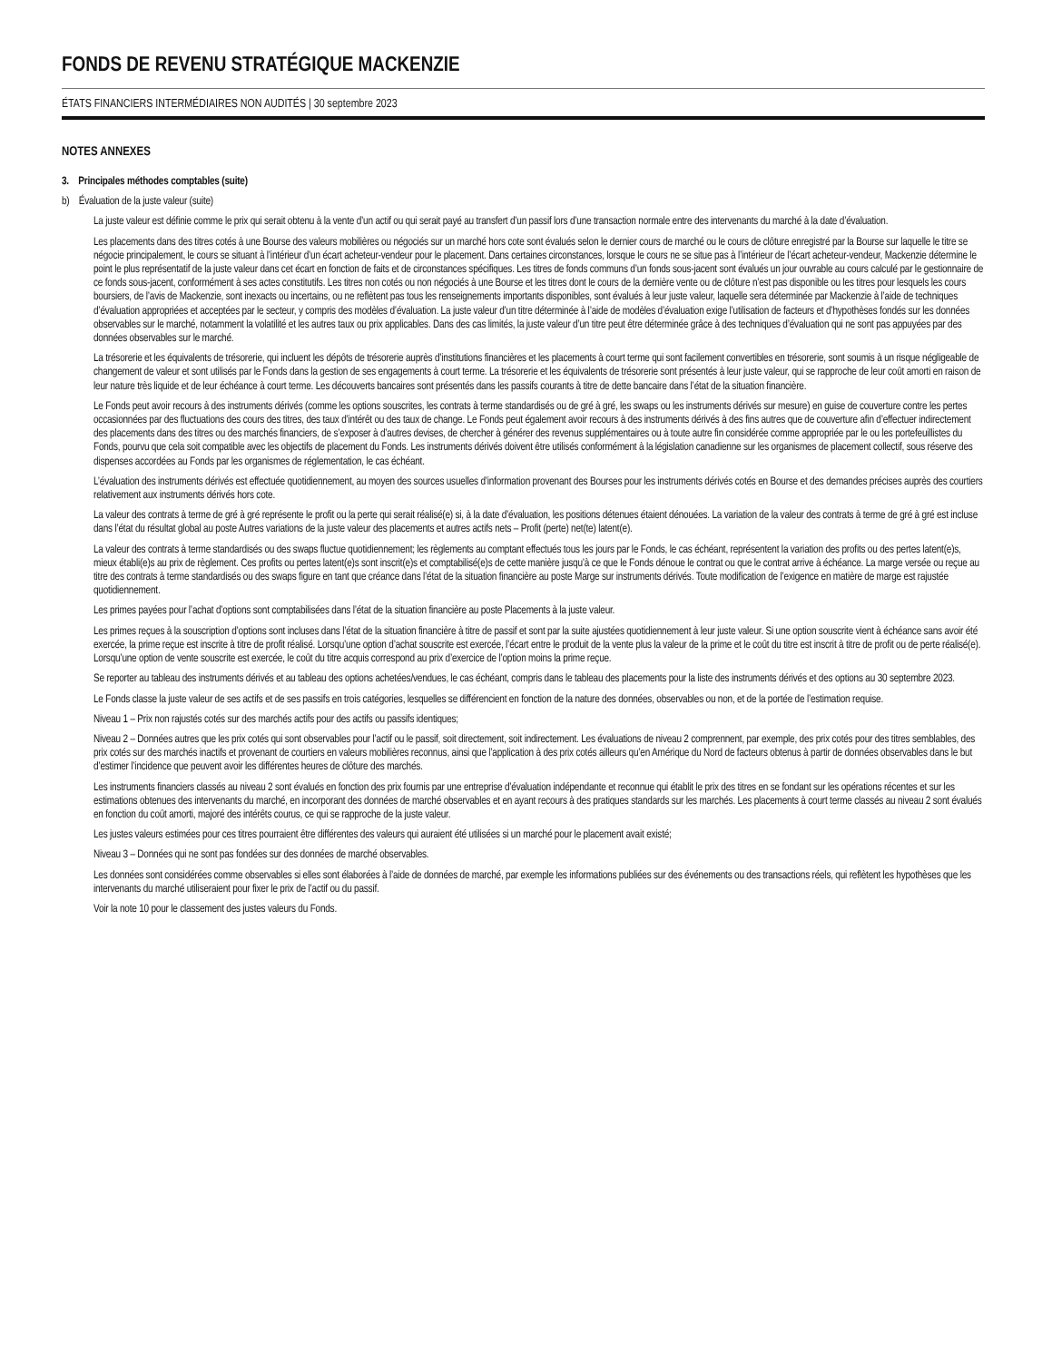FONDS DE REVENU STRATÉGIQUE MACKENZIE
ÉTATS FINANCIERS INTERMÉDIAIRES NON AUDITÉS | 30 septembre 2023
NOTES ANNEXES
3. Principales méthodes comptables (suite)
b) Évaluation de la juste valeur (suite)
La juste valeur est définie comme le prix qui serait obtenu à la vente d’un actif ou qui serait payé au transfert d’un passif lors d’une transaction normale entre des intervenants du marché à la date d’évaluation.
Les placements dans des titres cotés à une Bourse des valeurs mobilières ou négociés sur un marché hors cote sont évalués selon le dernier cours de marché ou le cours de clôture enregistré par la Bourse sur laquelle le titre se négocie principalement, le cours se situant à l’intérieur d’un écart acheteur-vendeur pour le placement. Dans certaines circonstances, lorsque le cours ne se situe pas à l’intérieur de l’écart acheteur-vendeur, Mackenzie détermine le point le plus représentatif de la juste valeur dans cet écart en fonction de faits et de circonstances spécifiques. Les titres de fonds communs d’un fonds sous-jacent sont évalués un jour ouvrable au cours calculé par le gestionnaire de ce fonds sous-jacent, conformément à ses actes constitutifs. Les titres non cotés ou non négociés à une Bourse et les titres dont le cours de la dernière vente ou de clôture n’est pas disponible ou les titres pour lesquels les cours boursiers, de l’avis de Mackenzie, sont inexacts ou incertains, ou ne reflètent pas tous les renseignements importants disponibles, sont évalués à leur juste valeur, laquelle sera déterminée par Mackenzie à l’aide de techniques d’évaluation appropriées et acceptées par le secteur, y compris des modèles d’évaluation. La juste valeur d’un titre déterminée à l’aide de modèles d’évaluation exige l’utilisation de facteurs et d’hypothèses fondés sur les données observables sur le marché, notamment la volatilité et les autres taux ou prix applicables. Dans des cas limités, la juste valeur d’un titre peut être déterminée grâce à des techniques d’évaluation qui ne sont pas appuyées par des données observables sur le marché.
La trésorerie et les équivalents de trésorerie, qui incluent les dépôts de trésorerie auprès d’institutions financières et les placements à court terme qui sont facilement convertibles en trésorerie, sont soumis à un risque négligeable de changement de valeur et sont utilisés par le Fonds dans la gestion de ses engagements à court terme. La trésorerie et les équivalents de trésorerie sont présentés à leur juste valeur, qui se rapproche de leur coût amorti en raison de leur nature très liquide et de leur échéance à court terme. Les découverts bancaires sont présentés dans les passifs courants à titre de dette bancaire dans l’état de la situation financière.
Le Fonds peut avoir recours à des instruments dérivés (comme les options souscrites, les contrats à terme standardisés ou de gré à gré, les swaps ou les instruments dérivés sur mesure) en guise de couverture contre les pertes occasionnées par des fluctuations des cours des titres, des taux d’intérêt ou des taux de change. Le Fonds peut également avoir recours à des instruments dérivés à des fins autres que de couverture afin d’effectuer indirectement des placements dans des titres ou des marchés financiers, de s’exposer à d’autres devises, de chercher à générer des revenus supplémentaires ou à toute autre fin considérée comme appropriée par le ou les portefeuillistes du Fonds, pourvu que cela soit compatible avec les objectifs de placement du Fonds. Les instruments dérivés doivent être utilisés conformément à la législation canadienne sur les organismes de placement collectif, sous réserve des dispenses accordées au Fonds par les organismes de réglementation, le cas échéant.
L’évaluation des instruments dérivés est effectuée quotidiennement, au moyen des sources usuelles d’information provenant des Bourses pour les instruments dérivés cotés en Bourse et des demandes précises auprès des courtiers relativement aux instruments dérivés hors cote.
La valeur des contrats à terme de gré à gré représente le profit ou la perte qui serait réalisé(e) si, à la date d’évaluation, les positions détenues étaient dénouées. La variation de la valeur des contrats à terme de gré à gré est incluse dans l’état du résultat global au poste Autres variations de la juste valeur des placements et autres actifs nets – Profit (perte) net(te) latent(e).
La valeur des contrats à terme standardisés ou des swaps fluctue quotidiennement; les règlements au comptant effectués tous les jours par le Fonds, le cas échéant, représentent la variation des profits ou des pertes latent(e)s, mieux établi(e)s au prix de règlement. Ces profits ou pertes latent(e)s sont inscrit(e)s et comptabilisé(e)s de cette manière jusqu’à ce que le Fonds dénoue le contrat ou que le contrat arrive à échéance. La marge versée ou reçue au titre des contrats à terme standardisés ou des swaps figure en tant que créance dans l’état de la situation financière au poste Marge sur instruments dérivés. Toute modification de l’exigence en matière de marge est rajustée quotidiennement.
Les primes payées pour l’achat d’options sont comptabilisées dans l’état de la situation financière au poste Placements à la juste valeur.
Les primes reçues à la souscription d’options sont incluses dans l’état de la situation financière à titre de passif et sont par la suite ajustées quotidiennement à leur juste valeur. Si une option souscrite vient à échéance sans avoir été exercée, la prime reçue est inscrite à titre de profit réalisé. Lorsqu’une option d’achat souscrite est exercée, l’écart entre le produit de la vente plus la valeur de la prime et le coût du titre est inscrit à titre de profit ou de perte réalisé(e). Lorsqu’une option de vente souscrite est exercée, le coût du titre acquis correspond au prix d’exercice de l’option moins la prime reçue.
Se reporter au tableau des instruments dérivés et au tableau des options achetées/vendues, le cas échéant, compris dans le tableau des placements pour la liste des instruments dérivés et des options au 30 septembre 2023.
Le Fonds classe la juste valeur de ses actifs et de ses passifs en trois catégories, lesquelles se différencient en fonction de la nature des données, observables ou non, et de la portée de l’estimation requise.
Niveau 1 – Prix non rajustés cotés sur des marchés actifs pour des actifs ou passifs identiques;
Niveau 2 – Données autres que les prix cotés qui sont observables pour l’actif ou le passif, soit directement, soit indirectement. Les évaluations de niveau 2 comprennent, par exemple, des prix cotés pour des titres semblables, des prix cotés sur des marchés inactifs et provenant de courtiers en valeurs mobilières reconnus, ainsi que l’application à des prix cotés ailleurs qu’en Amérique du Nord de facteurs obtenus à partir de données observables dans le but d’estimer l’incidence que peuvent avoir les différentes heures de clôture des marchés.
Les instruments financiers classés au niveau 2 sont évalués en fonction des prix fournis par une entreprise d’évaluation indépendante et reconnue qui établit le prix des titres en se fondant sur les opérations récentes et sur les estimations obtenues des intervenants du marché, en incorporant des données de marché observables et en ayant recours à des pratiques standards sur les marchés. Les placements à court terme classés au niveau 2 sont évalués en fonction du coût amorti, majoré des intérêts courus, ce qui se rapproche de la juste valeur.
Les justes valeurs estimées pour ces titres pourraient être différentes des valeurs qui auraient été utilisées si un marché pour le placement avait existé;
Niveau 3 – Données qui ne sont pas fondées sur des données de marché observables.
Les données sont considérées comme observables si elles sont élaborées à l’aide de données de marché, par exemple les informations publiées sur des événements ou des transactions réels, qui reflètent les hypothèses que les intervenants du marché utiliseraient pour fixer le prix de l’actif ou du passif.
Voir la note 10 pour le classement des justes valeurs du Fonds.